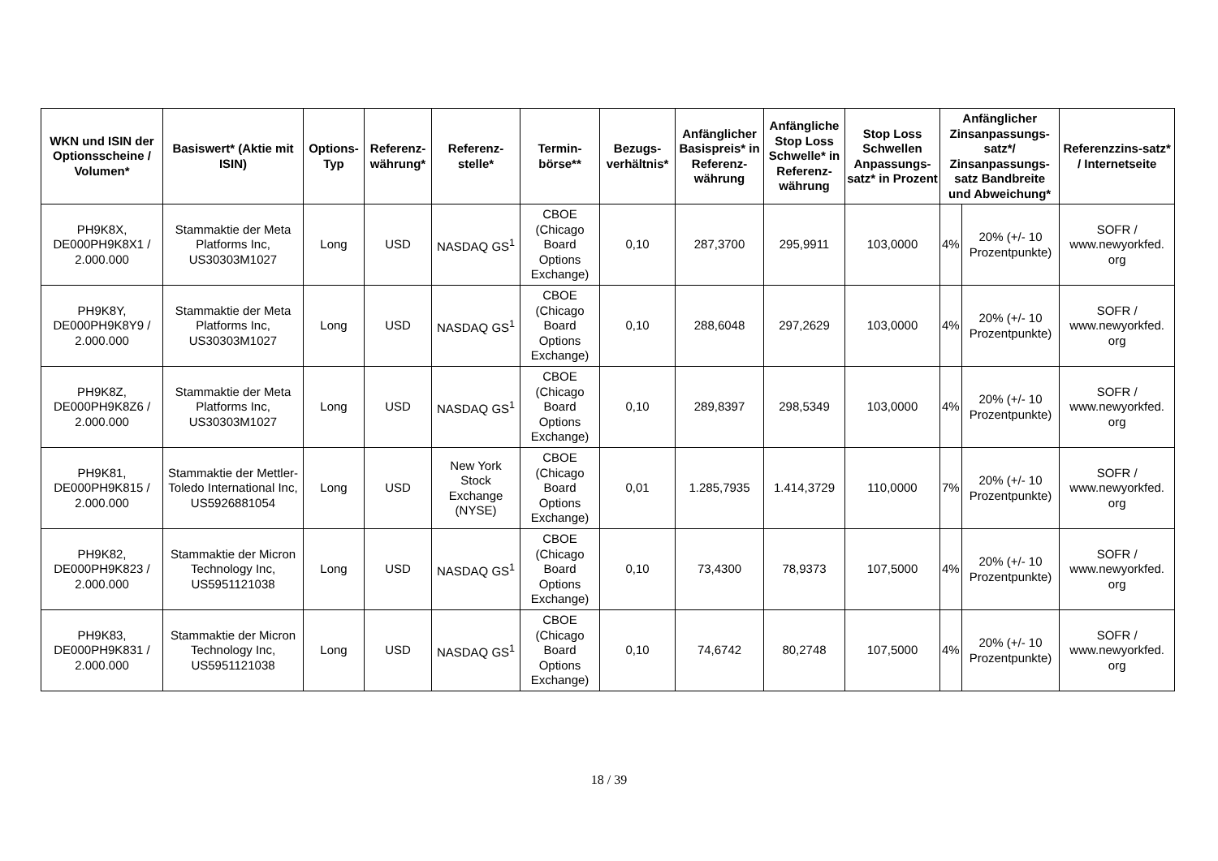| WKN und ISIN der Optionsscheine / Volumen* | Basiswert* (Aktie mit ISIN) | Options-Typ | Referenz-währung* | Referenz-stelle* | Termin-börse** | Bezugs-verhältnis* | Anfänglicher Basispreis* in Referenz-währung | Anfängliche Stop Loss Schwelle* in Referenz-währung | Stop Loss Schwellen Anpassungs-satz* in Prozent | Anfänglicher Zinsanpassungs-satz*/ Zinsanpassungs-satz Bandbreite und Abweichung* | | Referenzzins-satz* / Internetseite |
| --- | --- | --- | --- | --- | --- | --- | --- | --- | --- | --- | --- | --- |
| PH9K8X, DE000PH9K8X1 / 2.000.000 | Stammaktie der Meta Platforms Inc, US30303M1027 | Long | USD | NASDAQ GS<sup>1</sup> | CBOE (Chicago Board Options Exchange) | 0,10 | 287,3700 | 295,9911 | 103,0000 | 4% | 20% (+/- 10 Prozentpunkte) | SOFR / www.newyorkfed. org |
| PH9K8Y, DE000PH9K8Y9 / 2.000.000 | Stammaktie der Meta Platforms Inc, US30303M1027 | Long | USD | NASDAQ GS<sup>1</sup> | CBOE (Chicago Board Options Exchange) | 0,10 | 288,6048 | 297,2629 | 103,0000 | 4% | 20% (+/- 10 Prozentpunkte) | SOFR / www.newyorkfed. org |
| PH9K8Z, DE000PH9K8Z6 / 2.000.000 | Stammaktie der Meta Platforms Inc, US30303M1027 | Long | USD | NASDAQ GS<sup>1</sup> | CBOE (Chicago Board Options Exchange) | 0,10 | 289,8397 | 298,5349 | 103,0000 | 4% | 20% (+/- 10 Prozentpunkte) | SOFR / www.newyorkfed. org |
| PH9K81, DE000PH9K815 / 2.000.000 | Stammaktie der Mettler-Toledo International Inc, US5926881054 | Long | USD | New York Stock Exchange (NYSE) | CBOE (Chicago Board Options Exchange) | 0,01 | 1.285,7935 | 1.414,3729 | 110,0000 | 7% | 20% (+/- 10 Prozentpunkte) | SOFR / www.newyorkfed. org |
| PH9K82, DE000PH9K823 / 2.000.000 | Stammaktie der Micron Technology Inc, US5951121038 | Long | USD | NASDAQ GS<sup>1</sup> | CBOE (Chicago Board Options Exchange) | 0,10 | 73,4300 | 78,9373 | 107,5000 | 4% | 20% (+/- 10 Prozentpunkte) | SOFR / www.newyorkfed. org |
| PH9K83, DE000PH9K831 / 2.000.000 | Stammaktie der Micron Technology Inc, US5951121038 | Long | USD | NASDAQ GS<sup>1</sup> | CBOE (Chicago Board Options Exchange) | 0,10 | 74,6742 | 80,2748 | 107,5000 | 4% | 20% (+/- 10 Prozentpunkte) | SOFR / www.newyorkfed. org |
18 / 39